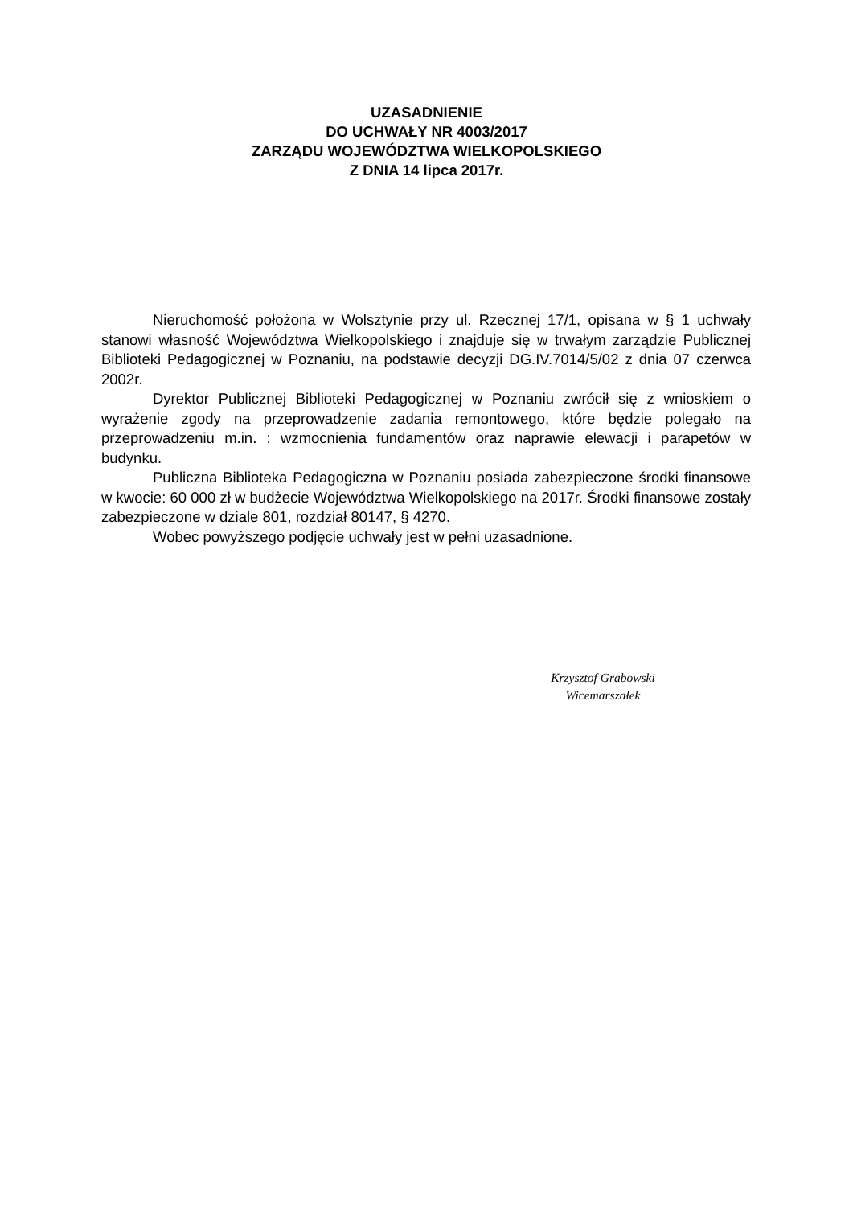UZASADNIENIE
DO UCHWAŁY NR 4003/2017
ZARZĄDU WOJEWÓDZTWA WIELKOPOLSKIEGO
Z DNIA 14 lipca 2017r.
Nieruchomość położona w Wolsztynie przy ul. Rzecznej 17/1, opisana w § 1 uchwały stanowi własność Województwa Wielkopolskiego i znajduje się w trwałym zarządzie Publicznej Biblioteki Pedagogicznej w Poznaniu, na podstawie decyzji DG.IV.7014/5/02 z dnia 07 czerwca 2002r.
Dyrektor Publicznej Biblioteki Pedagogicznej w Poznaniu zwrócił się z wnioskiem o wyrażenie zgody na przeprowadzenie zadania remontowego, które będzie polegało na przeprowadzeniu m.in. : wzmocnienia fundamentów oraz naprawie elewacji i parapetów w budynku.
Publiczna Biblioteka Pedagogiczna w Poznaniu posiada zabezpieczone środki finansowe w kwocie: 60 000 zł w budżecie Województwa Wielkopolskiego na 2017r. Środki finansowe zostały zabezpieczone w dziale 801, rozdział 80147, § 4270.
Wobec powyższego podjęcie uchwały jest w pełni uzasadnione.
Krzysztof Grabowski
Wicemarszałek